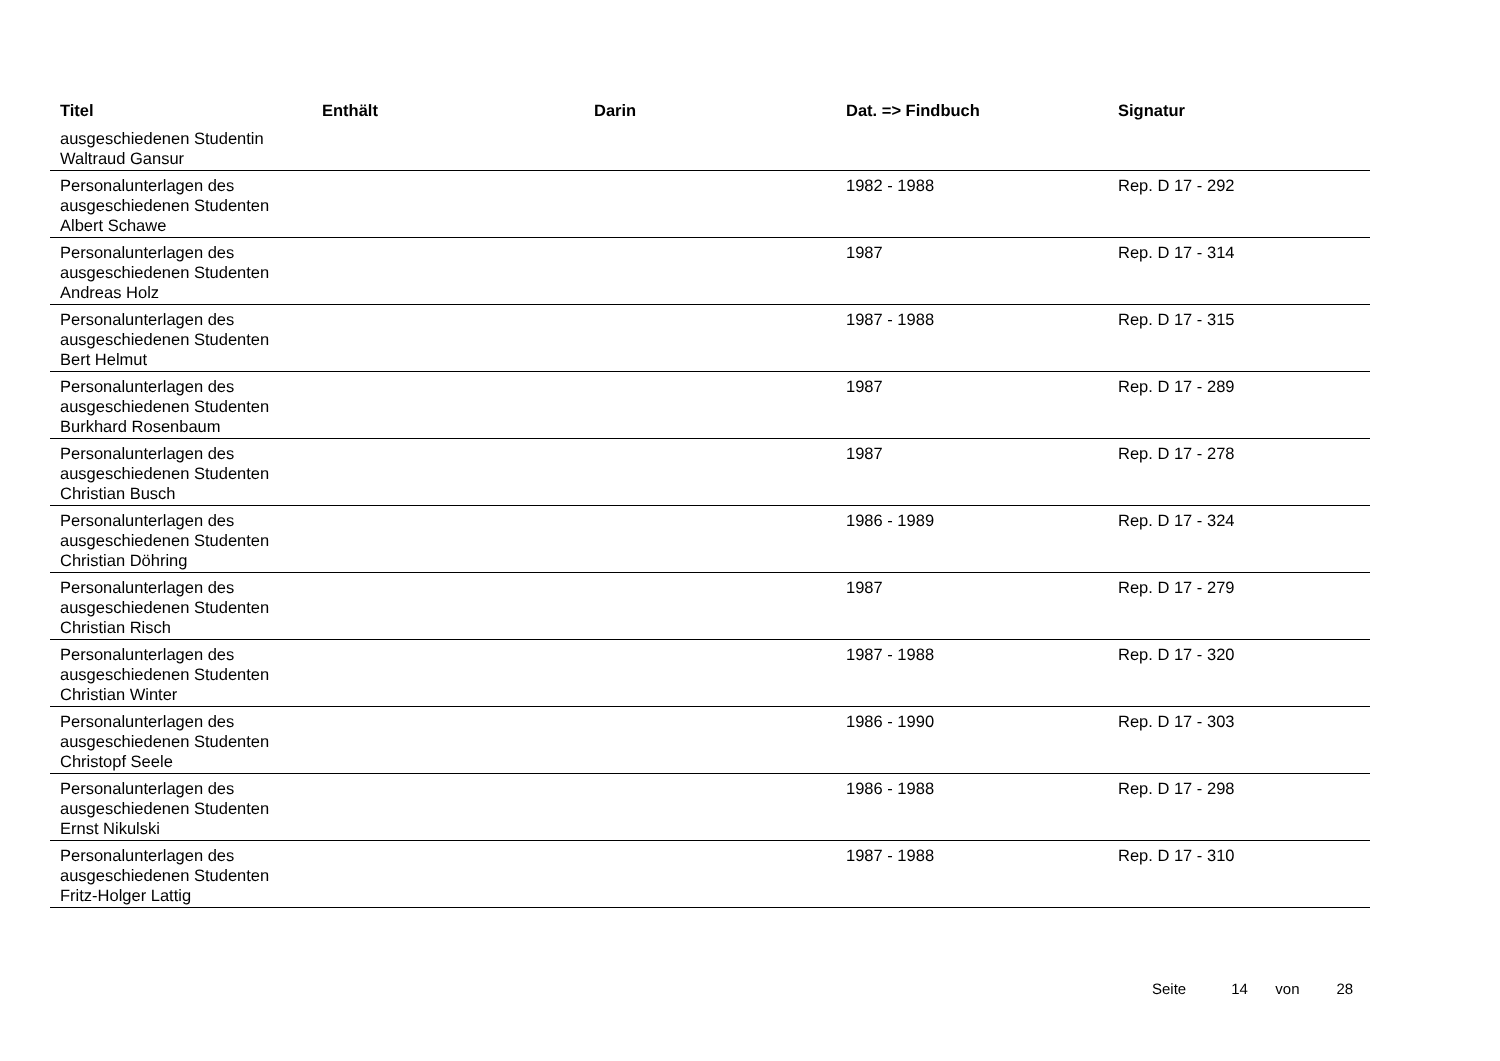| Titel | Enthält | Darin | Dat. => Findbuch | Signatur |
| --- | --- | --- | --- | --- |
| ausgeschiedenen Studentin Waltraud Gansur | | | | |
| Personalunterlagen des ausgeschiedenen Studenten Albert Schawe | | | 1982 - 1988 | Rep. D 17 - 292 |
| Personalunterlagen des ausgeschiedenen Studenten Andreas Holz | | | 1987 | Rep. D 17 - 314 |
| Personalunterlagen des ausgeschiedenen Studenten Bert Helmut | | | 1987 - 1988 | Rep. D 17 - 315 |
| Personalunterlagen des ausgeschiedenen Studenten Burkhard Rosenbaum | | | 1987 | Rep. D 17 - 289 |
| Personalunterlagen des ausgeschiedenen Studenten Christian Busch | | | 1987 | Rep. D 17 - 278 |
| Personalunterlagen des ausgeschiedenen Studenten Christian Döhring | | | 1986 - 1989 | Rep. D 17 - 324 |
| Personalunterlagen des ausgeschiedenen Studenten Christian Risch | | | 1987 | Rep. D 17 - 279 |
| Personalunterlagen des ausgeschiedenen Studenten Christian Winter | | | 1987 - 1988 | Rep. D 17 - 320 |
| Personalunterlagen des ausgeschiedenen Studenten Christopf Seele | | | 1986 - 1990 | Rep. D 17 - 303 |
| Personalunterlagen des ausgeschiedenen Studenten Ernst Nikulski | | | 1986 - 1988 | Rep. D 17 - 298 |
| Personalunterlagen des ausgeschiedenen Studenten Fritz-Holger Lattig | | | 1987 - 1988 | Rep. D 17 - 310 |
Seite 14 von 28